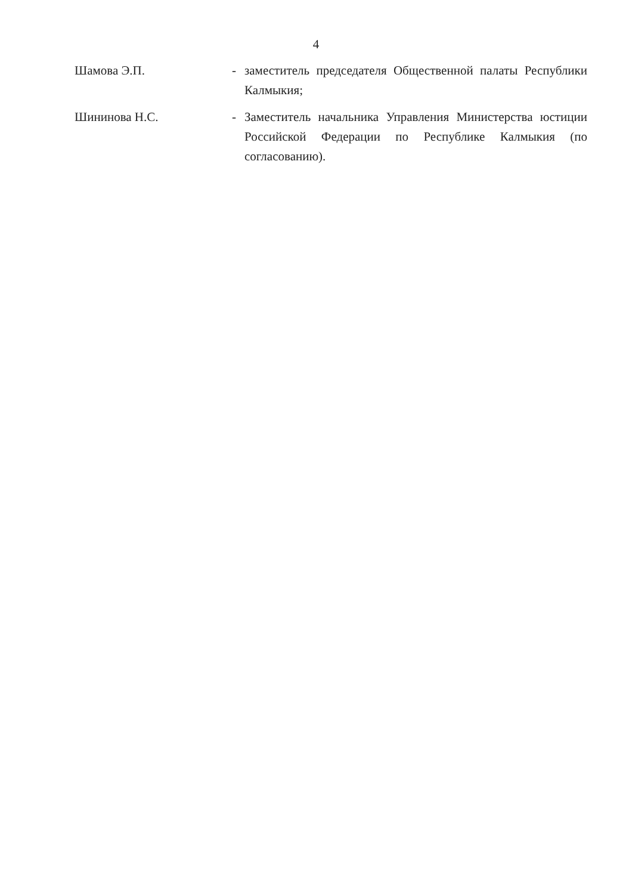4
| Шамова Э.П. | - | заместитель председателя Общественной палаты Республики Калмыкия; |
| Шининова Н.С. | - | Заместитель начальника Управления Министерства юстиции Российской Федерации по Республике Калмыкия (по согласованию). |